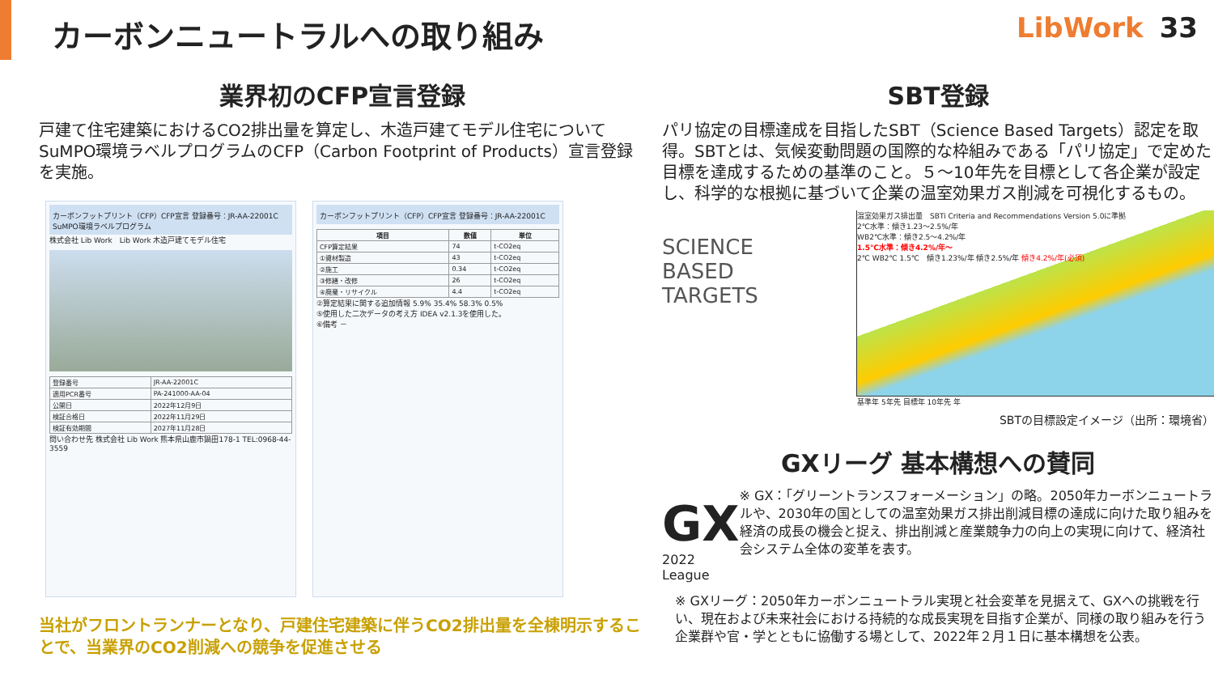カーボンニュートラルへの取り組み LibWork 33
業界初のCFP宣言登録
戸建て住宅建築におけるCO2排出量を算定し、木造戸建てモデル住宅についてSuMPO環境ラベルプログラムのCFP（Carbon Footprint of Products）宣言登録を実施。
カーボンフットプリント（CFP）CFP宣言 登録番号：JR-AA-22001C　SuMPO環境ラベルプログラム
株式会社 Lib Work　Lib Work 木造戸建てモデル住宅
| 登録番号 | JR-AA-22001C |
| 適用PCR番号 | PA-241000-AA-04 |
| 公開日 | 2022年12月9日 |
| 検証合格日 | 2022年11月29日 |
| 検証有効期間 | 2027年11月28日 |
問い合わせ先 株式会社 Lib Work 熊本県山鹿市鍋田178-1 TEL:0968-44-3559
カーボンフットプリント（CFP）CFP宣言 登録番号：JR-AA-22001C
| 項目 | 数値 | 単位 |
| --- | --- | --- |
| CFP算定結果 | 74 | t-CO2eq |
| ①資材製造 | 43 | t-CO2eq |
| ②施工 | 0.34 | t-CO2eq |
| ③修繕・改修 | 26 | t-CO2eq |
| ④廃棄・リサイクル | 4.4 | t-CO2eq |
②算定結果に関する追加情報 5.9% 35.4% 58.3% 0.5%
⑤使用した二次データの考え方 IDEA v2.1.3を使用した。
⑥備考 －
当社がフロントランナーとなり、戸建住宅建築に伴うCO2排出量を全棟明示することで、当業界のCO2削減への競争を促進させる
SBT登録
パリ協定の目標達成を目指したSBT（Science Based Targets）認定を取得。SBTとは、気候変動問題の国際的な枠組みである「パリ協定」で定めた目標を達成するための基準のこと。５～10年先を目標として各企業が設定し、科学的な根拠に基づいて企業の温室効果ガス削減を可視化するもの。
SCIENCE
BASED
TARGETS
温室効果ガス排出量　SBTi Criteria and Recommendations Version 5.0に準拠
2℃水準：傾き1.23～2.5%/年
WB2℃水準：傾き2.5～4.2%/年
1.5℃水準：傾き4.2%/年～
2℃ WB2℃ 1.5℃　傾き1.23%/年 傾き2.5%/年 傾き4.2%/年(必須)
基準年 5年先 目標年 10年先 年
SBTの目標設定イメージ（出所：環境省）
GXリーグ 基本構想への賛同
GX
2022 League
※ GX：「グリーントランスフォーメーション」の略。2050年カーボンニュートラルや、2030年の国としての温室効果ガス排出削減目標の達成に向けた取り組みを経済の成長の機会と捉え、排出削減と産業競争力の向上の実現に向けて、経済社会システム全体の変革を表す。
※ GXリーグ：2050年カーボンニュートラル実現と社会変革を見据えて、GXへの挑戦を行い、現在および未来社会における持続的な成長実現を目指す企業が、同様の取り組みを行う企業群や官・学とともに協働する場として、2022年２月１日に基本構想を公表。